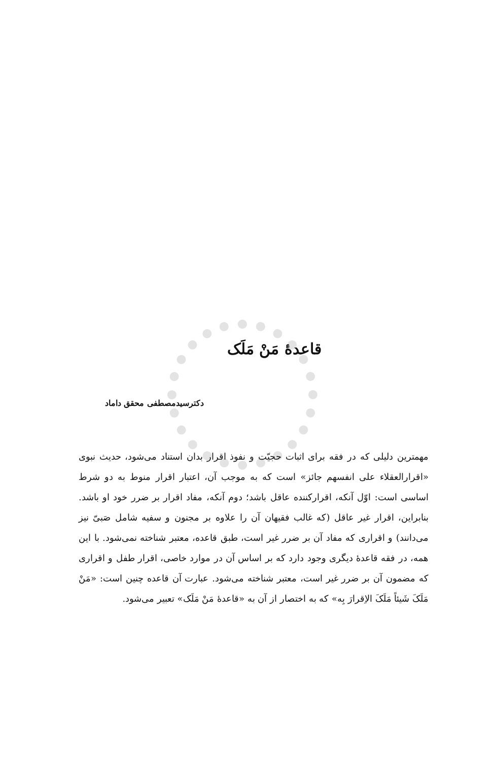قاعدهٔ مَنْ مَلَک
دکترسیدمصطفی محقق داماد
مهمترین دلیلی که در فقه برای اثبات حجیّت و نفوذ اقرار بدان استناد می‌شود، حدیث نبوی «اقرارالعقلاء علی انفسهم جائز» است که به موجب آن، اعتبار اقرار منوط به دو شرط اساسی است: اوّل آنکه، اقرارکننده عاقل باشد؛ دوم آنکه، مفاد اقرار بر ضرر خود او باشد. بنابراین، اقرار غیر عاقل (که غالب فقیهان آن را علاوه بر مجنون و سفیه شامل صَبیّ نیز می‌دانند) و اقراری که مفاد آن بر ضرر غیر است، طبق قاعده، معتبر شناخته نمی‌شود. با این همه، در فقه قاعدهٔ دیگری وجود دارد که بر اساس آن در موارد خاصی، اقرار طفل و اقراری که مضمون آن بر ضرر غیر است، معتبر شناخته می‌شود. عبارت آن قاعده چنین است: «مَنْ مَلَکَ شَیئاً مَلَکَ الاِقرارَ بِه» که به اختصار از آن به «قاعدهٔ مَنْ مَلَک» تعبیر می‌شود.